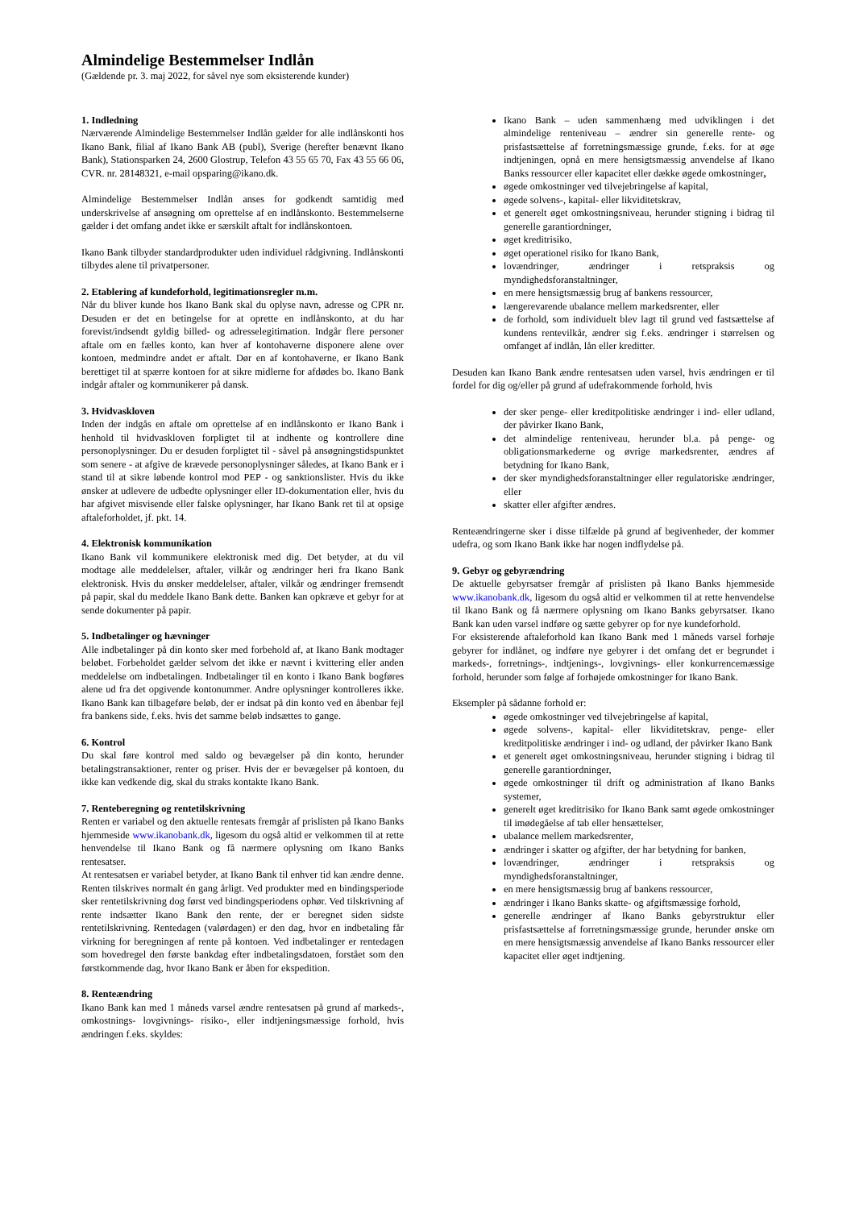Almindelige Bestemmelser Indlån
(Gældende pr. 3. maj 2022, for såvel nye som eksisterende kunder)
1. Indledning
Nærværende Almindelige Bestemmelser Indlån gælder for alle indlånskonti hos Ikano Bank, filial af Ikano Bank AB (publ), Sverige (herefter benævnt Ikano Bank), Stationsparken 24, 2600 Glostrup, Telefon 43 55 65 70, Fax 43 55 66 06, CVR. nr. 28148321, e-mail opsparing@ikano.dk.
Almindelige Bestemmelser Indlån anses for godkendt samtidig med underskrivelse af ansøgning om oprettelse af en indlånskonto. Bestemmelserne gælder i det omfang andet ikke er særskilt aftalt for indlånskontoen.
Ikano Bank tilbyder standardprodukter uden individuel rådgivning. Indlånskonti tilbydes alene til privatpersoner.
2. Etablering af kundeforhold, legitimationsregler m.m.
Når du bliver kunde hos Ikano Bank skal du oplyse navn, adresse og CPR nr. Desuden er det en betingelse for at oprette en indlånskonto, at du har forevist/indsendt gyldig billed- og adresselegitimation. Indgår flere personer aftale om en fælles konto, kan hver af kontohaverne disponere alene over kontoen, medmindre andet er aftalt. Dør en af kontohaverne, er Ikano Bank berettiget til at spærre kontoen for at sikre midlerne for afdødes bo. Ikano Bank indgår aftaler og kommunikerer på dansk.
3. Hvidvaskloven
Inden der indgås en aftale om oprettelse af en indlånskonto er Ikano Bank i henhold til hvidvaskloven forpligtet til at indhente og kontrollere dine personoplysninger. Du er desuden forpligtet til - såvel på ansøgningstidspunktet som senere - at afgive de krævede personoplysninger således, at Ikano Bank er i stand til at sikre løbende kontrol mod PEP - og sanktionslister. Hvis du ikke ønsker at udlevere de udbedte oplysninger eller ID-dokumentation eller, hvis du har afgivet misvisende eller falske oplysninger, har Ikano Bank ret til at opsige aftaleforholdet, jf. pkt. 14.
4. Elektronisk kommunikation
Ikano Bank vil kommunikere elektronisk med dig. Det betyder, at du vil modtage alle meddelelser, aftaler, vilkår og ændringer heri fra Ikano Bank elektronisk. Hvis du ønsker meddelelser, aftaler, vilkår og ændringer fremsendt på papir, skal du meddele Ikano Bank dette. Banken kan opkræve et gebyr for at sende dokumenter på papir.
5. Indbetalinger og hævninger
Alle indbetalinger på din konto sker med forbehold af, at Ikano Bank modtager beløbet. Forbeholdet gælder selvom det ikke er nævnt i kvittering eller anden meddelelse om indbetalingen. Indbetalinger til en konto i Ikano Bank bogføres alene ud fra det opgivende kontonummer. Andre oplysninger kontrolleres ikke. Ikano Bank kan tilbageføre beløb, der er indsat på din konto ved en åbenbar fejl fra bankens side, f.eks. hvis det samme beløb indsættes to gange.
6. Kontrol
Du skal føre kontrol med saldo og bevægelser på din konto, herunder betalingstransaktioner, renter og priser. Hvis der er bevægelser på kontoen, du ikke kan vedkende dig, skal du straks kontakte Ikano Bank.
7. Renteberegning og rentetilskrivning
Renten er variabel og den aktuelle rentesats fremgår af prislisten på Ikano Banks hjemmeside www.ikanobank.dk, ligesom du også altid er velkommen til at rette henvendelse til Ikano Bank og få nærmere oplysning om Ikano Banks rentesatser.
At rentesatsen er variabel betyder, at Ikano Bank til enhver tid kan ændre denne. Renten tilskrives normalt én gang årligt. Ved produkter med en bindingsperiode sker rentetilskrivning dog først ved bindingsperiodens ophør. Ved tilskrivning af rente indsætter Ikano Bank den rente, der er beregnet siden sidste rentetilskrivning. Rentedagen (valørdagen) er den dag, hvor en indbetaling får virkning for beregningen af rente på kontoen. Ved indbetalinger er rentedagen som hovedregel den første bankdag efter indbetalingsdatoen, forstået som den førstkommende dag, hvor Ikano Bank er åben for ekspedition.
8. Renteændring
Ikano Bank kan med 1 måneds varsel ændre rentesatsen på grund af markeds-, omkostnings- lovgivnings- risiko-, eller indtjeningsmæssige forhold, hvis ændringen f.eks. skyldes:
Ikano Bank – uden sammenhæng med udviklingen i det almindelige renteniveau – ændrer sin generelle rente- og prisfastsættelse af forretningsmæssige grunde, f.eks. for at øge indtjeningen, opnå en mere hensigtsmæssig anvendelse af Ikano Banks ressourcer eller kapacitet eller dække øgede omkostninger,
øgede omkostninger ved tilvejebringelse af kapital,
øgede solvens-, kapital- eller likviditetskrav,
et generelt øget omkostningsniveau, herunder stigning i bidrag til generelle garantiordninger,
øget kreditrisiko,
øget operationel risiko for Ikano Bank,
lovændringer, ændringer i retspraksis og myndighedsforanstaltninger,
en mere hensigtsmæssig brug af bankens ressourcer,
længerevarende ubalance mellem markedsrenter, eller
de forhold, som individuelt blev lagt til grund ved fastsættelse af kundens rentevilkår, ændrer sig f.eks. ændringer i størrelsen og omfanget af indlån, lån eller kreditter.
Desuden kan Ikano Bank ændre rentesatsen uden varsel, hvis ændringen er til fordel for dig og/eller på grund af udefrakommende forhold, hvis
der sker penge- eller kreditpolitiske ændringer i ind- eller udland, der påvirker Ikano Bank,
det almindelige renteniveau, herunder bl.a. på penge- og obligationsmarkederne og øvrige markedsrenter, ændres af betydning for Ikano Bank,
der sker myndighedsforanstaltninger eller regulatoriske ændringer, eller
skatter eller afgifter ændres.
Renteændringerne sker i disse tilfælde på grund af begivenheder, der kommer udefra, og som Ikano Bank ikke har nogen indflydelse på.
9. Gebyr og gebyrændring
De aktuelle gebyrsatser fremgår af prislisten på Ikano Banks hjemmeside www.ikanobank.dk, ligesom du også altid er velkommen til at rette henvendelse til Ikano Bank og få nærmere oplysning om Ikano Banks gebyrsatser. Ikano Bank kan uden varsel indføre og sætte gebyrer op for nye kundeforhold.
For eksisterende aftaleforhold kan Ikano Bank med 1 måneds varsel forhøje gebyrer for indlånet, og indføre nye gebyrer i det omfang det er begrundet i markeds-, forretnings-, indtjenings-, lovgivnings- eller konkurrencemæssige forhold, herunder som følge af forhøjede omkostninger for Ikano Bank.
Eksempler på sådanne forhold er:
øgede omkostninger ved tilvejebringelse af kapital,
øgede solvens-, kapital- eller likviditetskrav, penge- eller kreditpolitiske ændringer i ind- og udland, der påvirker Ikano Bank
et generelt øget omkostningsniveau, herunder stigning i bidrag til generelle garantiordninger,
øgede omkostninger til drift og administration af Ikano Banks systemer,
generelt øget kreditrisiko for Ikano Bank samt øgede omkostninger til imødegåelse af tab eller hensættelser,
ubalance mellem markedsrenter,
ændringer i skatter og afgifter, der har betydning for banken,
lovændringer, ændringer i retspraksis og myndighedsforanstaltninger,
en mere hensigtsmæssig brug af bankens ressourcer,
ændringer i Ikano Banks skatte- og afgiftsmæssige forhold,
generelle ændringer af Ikano Banks gebyrstruktur eller prisfastsættelse af forretningsmæssige grunde, herunder ønske om en mere hensigtsmæssig anvendelse af Ikano Banks ressourcer eller kapacitet eller øget indtjening.